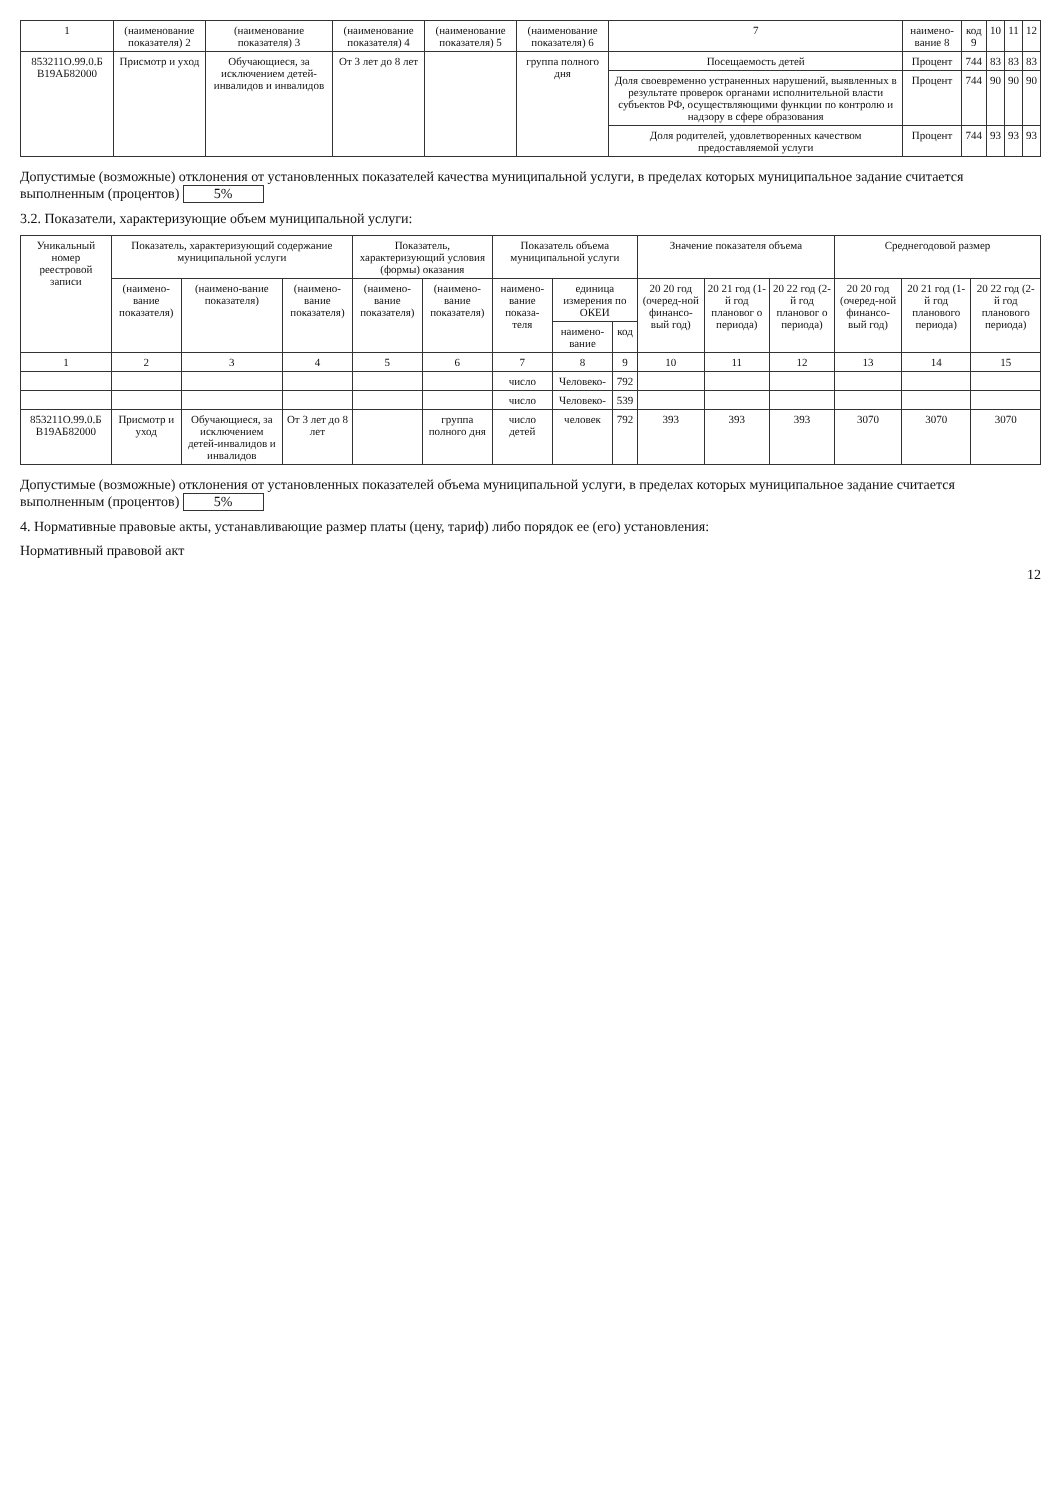| 1 | (наименование показателя) 2 | (наименование показателя) 3 | (наименование показателя) 4 | (наименование показателя) 5 | (наименование показателя) 6 | 7 | наимено-вание 8 | код 9 | 10 | 11 | 12 |
| --- | --- | --- | --- | --- | --- | --- | --- | --- | --- | --- | --- |
| 853211О.99.0.Б В19АБ82000 | Присмотр и уход | Обучающиеся, за исключением детей-инвалидов и инвалидов | От 3 лет до 8 лет | | группа полного дня | Посещаемость детей | Процент | 744 | 83 | 83 | 83 |
| | | | | | | Доля своевременно устраненных нарушений, выявленных в результате проверок органами исполнительной власти субъектов РФ, осуществляющими функции по контролю и надзору в сфере образования | Процент | 744 | 90 | 90 | 90 |
| | | | | | | Доля родителей, удовлетворенных качеством предоставляемой услуги | Процент | 744 | 93 | 93 | 93 |
Допустимые (возможные) отклонения от установленных показателей качества муниципальной услуги, в пределах которых муниципальное задание считается выполненным (процентов) 5%
3.2. Показатели, характеризующие объем муниципальной услуги:
| Уникальный номер реестровой записи | Показатель, характеризующий содержание муниципальной услуги | | | Показатель, характеризующий условия (формы) оказания | | Показатель объема муниципальной услуги | | | Значение показателя объема | | | Среднегодовой размер | | |
| --- | --- | --- | --- | --- | --- | --- | --- | --- | --- | --- | --- | --- | --- | --- |
| | (наимено-вание показателя) | (наимено-вание показателя) | (наимено-вание показателя) | (наимено-вание показателя) | (наимено-вание показателя) | наимено-вание показа-теля | единица измерения по ОКЕИ | | 20 20 год (очеред-ной финансо-вый год) | 20 21 год (1-й год плановог о периода) | 20 22 год (2-й год плановог о периода) | 20 20 год (очеред-ной финансо-вый год) | 20 21 год (1-й год планового периода) | 20 22 год (2-й год планового периода) |
| | | | | | | | наимено-вание | код | | | | | | |
| 1 | 2 | 3 | 4 | 5 | 6 | 7 | 8 | 9 | 10 | 11 | 12 | 13 | 14 | 15 |
| | | | | | | число | Человеко- | 792 | | | | | | |
| | | | | | | число | Человеко- | 539 | | | | | | |
| 853211О.99.0.Б В19АБ82000 | Присмотр и уход | Обучающиеся, за исключением детей-инвалидов и инвалидов | От 3 лет до 8 лет | | группа полного дня | число детей | человек | 792 | 393 | 393 | 393 | 3070 | 3070 | 3070 |
Допустимые (возможные) отклонения от установленных показателей объема муниципальной услуги, в пределах которых муниципальное задание считается выполненным (процентов) 5%
4. Нормативные правовые акты, устанавливающие размер платы (цену, тариф) либо порядок ее (его) установления:
Нормативный правовой акт
12